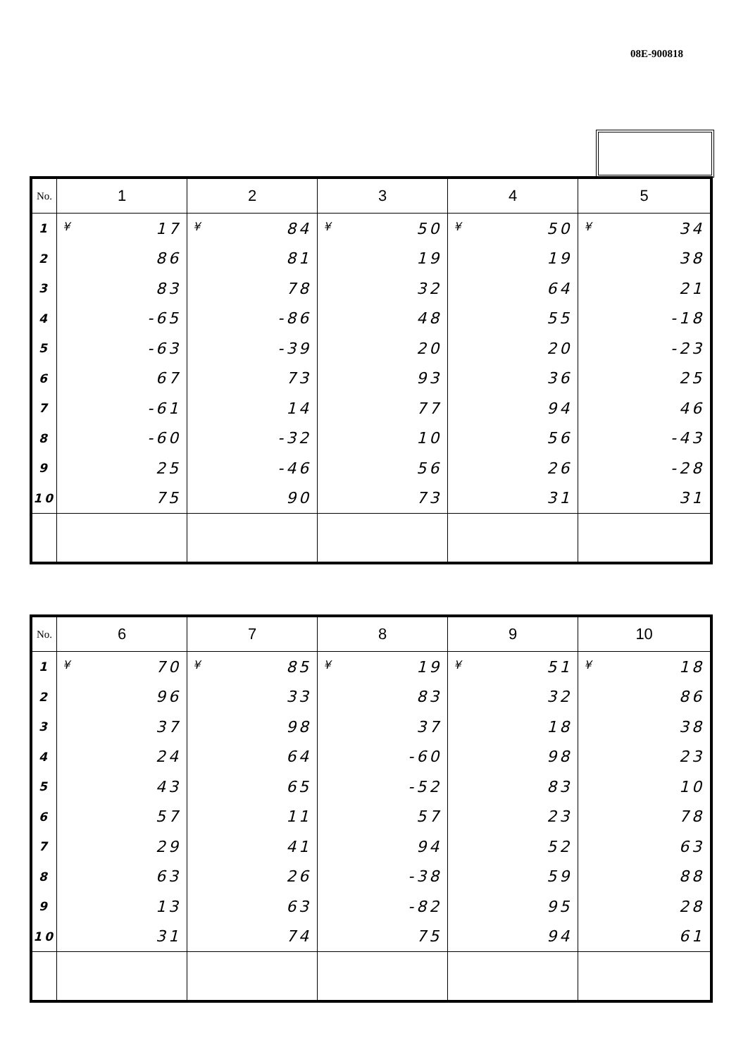08E-900818
| No. | 1 | 2 | 3 | 4 | 5 |
| --- | --- | --- | --- | --- | --- |
| 1 | ¥ 17 | ¥ 84 | ¥ 50 | ¥ 50 | ¥ 34 |
| 2 | 86 | 81 | 19 | 19 | 38 |
| 3 | 83 | 78 | 32 | 64 | 21 |
| 4 | -65 | -86 | 48 | 55 | -18 |
| 5 | -63 | -39 | 20 | 20 | -23 |
| 6 | 67 | 73 | 93 | 36 | 25 |
| 7 | -61 | 14 | 77 | 94 | 46 |
| 8 | -60 | -32 | 10 | 56 | -43 |
| 9 | 25 | -46 | 56 | 26 | -28 |
| 10 | 75 | 90 | 73 | 31 | 31 |
| No. | 6 | 7 | 8 | 9 | 10 |
| --- | --- | --- | --- | --- | --- |
| 1 | ¥ 70 | ¥ 85 | ¥ 19 | ¥ 51 | ¥ 18 |
| 2 | 96 | 33 | 83 | 32 | 86 |
| 3 | 37 | 98 | 37 | 18 | 38 |
| 4 | 24 | 64 | -60 | 98 | 23 |
| 5 | 43 | 65 | -52 | 83 | 10 |
| 6 | 57 | 11 | 57 | 23 | 78 |
| 7 | 29 | 41 | 94 | 52 | 63 |
| 8 | 63 | 26 | -38 | 59 | 88 |
| 9 | 13 | 63 | -82 | 95 | 28 |
| 10 | 31 | 74 | 75 | 94 | 61 |